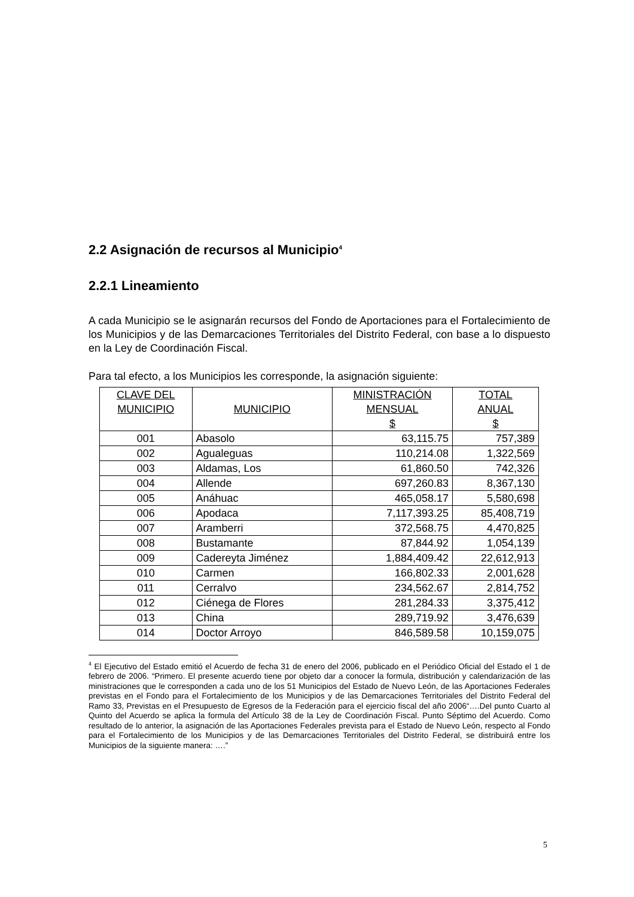2.2 Asignación de recursos al Municipio<sup>4</sup>
2.2.1 Lineamiento
A cada Municipio se le asignarán recursos del Fondo de Aportaciones para el Fortalecimiento de los Municipios y de las Demarcaciones Territoriales del Distrito Federal, con base a lo dispuesto en la Ley de Coordinación Fiscal.
Para tal efecto, a los Municipios les corresponde, la asignación siguiente:
| CLAVE DEL MUNICIPIO | MUNICIPIO | MINISTRACIÓN MENSUAL $ | TOTAL ANUAL $ |
| --- | --- | --- | --- |
| 001 | Abasolo | 63,115.75 | 757,389 |
| 002 | Agualeguas | 110,214.08 | 1,322,569 |
| 003 | Aldamas, Los | 61,860.50 | 742,326 |
| 004 | Allende | 697,260.83 | 8,367,130 |
| 005 | Anáhuac | 465,058.17 | 5,580,698 |
| 006 | Apodaca | 7,117,393.25 | 85,408,719 |
| 007 | Aramberri | 372,568.75 | 4,470,825 |
| 008 | Bustamante | 87,844.92 | 1,054,139 |
| 009 | Cadereyta Jiménez | 1,884,409.42 | 22,612,913 |
| 010 | Carmen | 166,802.33 | 2,001,628 |
| 011 | Cerralvo | 234,562.67 | 2,814,752 |
| 012 | Ciénega de Flores | 281,284.33 | 3,375,412 |
| 013 | China | 289,719.92 | 3,476,639 |
| 014 | Doctor Arroyo | 846,589.58 | 10,159,075 |
<sup>4</sup> El Ejecutivo del Estado emitió el Acuerdo de fecha 31 de enero del 2006, publicado en el Periódico Oficial del Estado el 1 de febrero de 2006. “Primero. El presente acuerdo tiene por objeto dar a conocer la formula, distribución y calendarización de las ministraciones que le corresponden a cada uno de los 51 Municipios del Estado de Nuevo León, de las Aportaciones Federales previstas en el Fondo para el Fortalecimiento de los Municipios y de las Demarcaciones Territoriales del Distrito Federal del Ramo 33, Previstas en el Presupuesto de Egresos de la Federación para el ejercicio fiscal del año 2006“….Del punto Cuarto al Quinto del Acuerdo se aplica la formula del Artículo 38 de la Ley de Coordinación Fiscal. Punto Séptimo del Acuerdo. Como resultado de lo anterior, la asignación de las Aportaciones Federales prevista para el Estado de Nuevo León, respecto al Fondo para el Fortalecimiento de los Municipios y de las Demarcaciones Territoriales del Distrito Federal, se distribuirá entre los Municipios de la siguiente manera: ….”
5